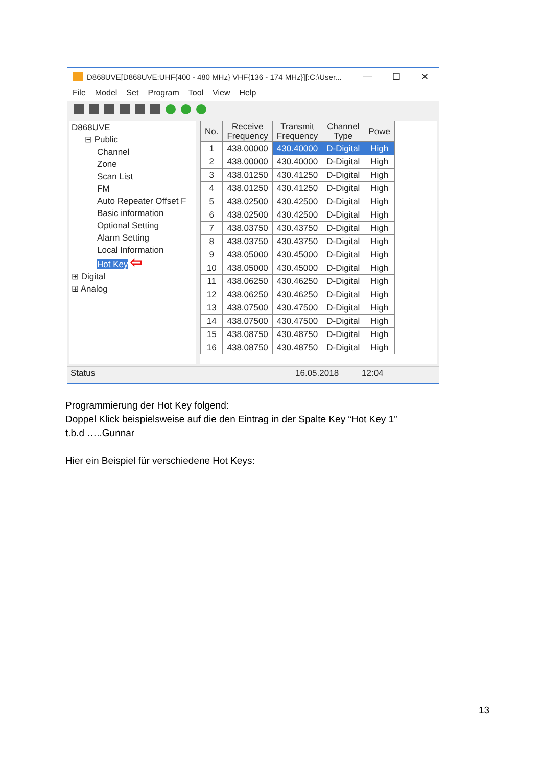D868UVE[D868UVE:UHF{400 - 480 MHz} VHF{136 - 174 MHz}][:C:\User... — ☐ ✕
File Model Set Program Tool View Help
D868UVE
⊟ Public
Channel
Zone
Scan List
FM
Auto Repeater Offset F
Basic information
Optional Setting
Alarm Setting
Local Information
Hot Key ⇦
⊞ Digital
⊞ Analog
| No. | Receive Frequency | Transmit Frequency | Channel Type | Powe |
| --- | --- | --- | --- | --- |
| 1 | 438.00000 | 430.40000 | D-Digital | High |
| 2 | 438.00000 | 430.40000 | D-Digital | High |
| 3 | 438.01250 | 430.41250 | D-Digital | High |
| 4 | 438.01250 | 430.41250 | D-Digital | High |
| 5 | 438.02500 | 430.42500 | D-Digital | High |
| 6 | 438.02500 | 430.42500 | D-Digital | High |
| 7 | 438.03750 | 430.43750 | D-Digital | High |
| 8 | 438.03750 | 430.43750 | D-Digital | High |
| 9 | 438.05000 | 430.45000 | D-Digital | High |
| 10 | 438.05000 | 430.45000 | D-Digital | High |
| 11 | 438.06250 | 430.46250 | D-Digital | High |
| 12 | 438.06250 | 430.46250 | D-Digital | High |
| 13 | 438.07500 | 430.47500 | D-Digital | High |
| 14 | 438.07500 | 430.47500 | D-Digital | High |
| 15 | 438.08750 | 430.48750 | D-Digital | High |
| 16 | 438.08750 | 430.48750 | D-Digital | High |
Status 16.05.2018 12:04
Programmierung der Hot Key folgend:
Doppel Klick beispielsweise auf die den Eintrag in der Spalte Key “Hot Key 1”
t.b.d …..Gunnar
Hier ein Beispiel für verschiedene Hot Keys:
13